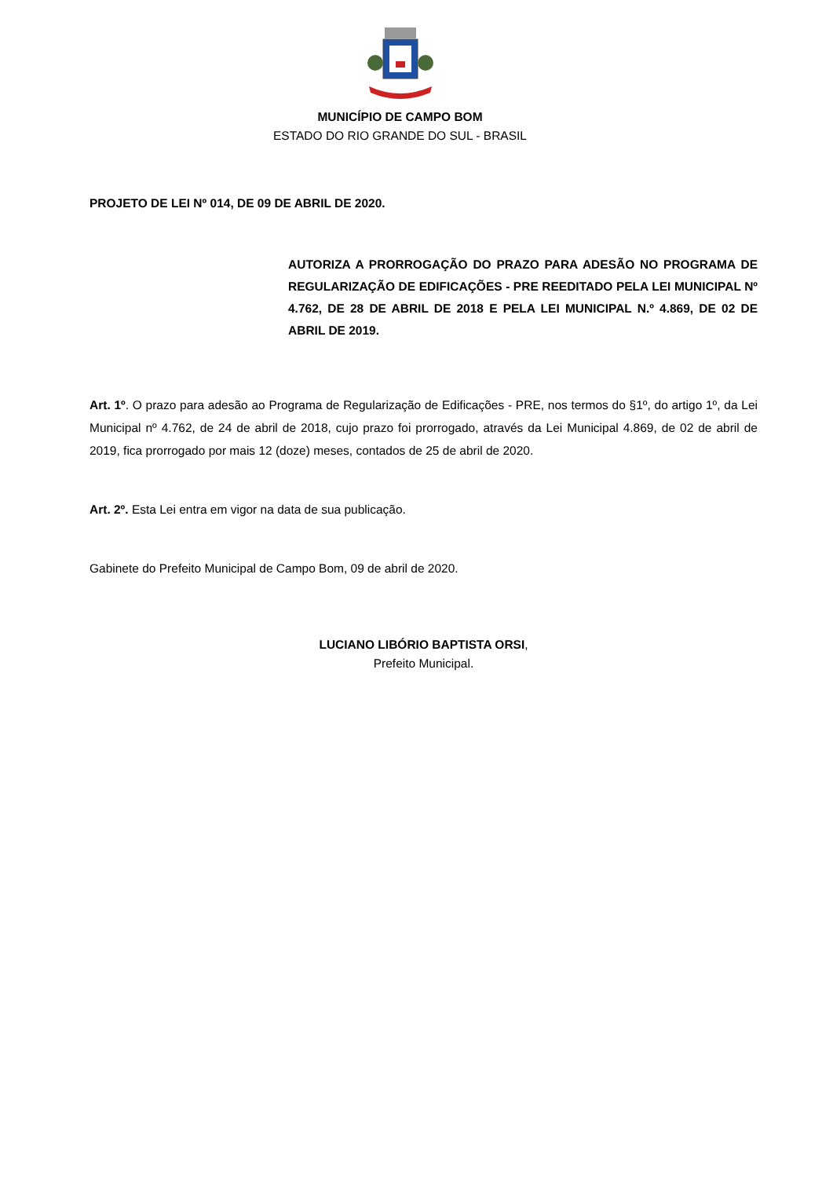MUNICÍPIO DE CAMPO BOM
ESTADO DO RIO GRANDE DO SUL - BRASIL
PROJETO DE LEI Nº 014, DE 09 DE ABRIL DE 2020.
AUTORIZA A PRORROGAÇÃO DO PRAZO PARA ADESÃO NO PROGRAMA DE REGULARIZAÇÃO DE EDIFICAÇÕES - PRE REEDITADO PELA LEI MUNICIPAL Nº 4.762, DE 28 DE ABRIL DE 2018 E PELA LEI MUNICIPAL N.º 4.869, DE 02 DE ABRIL DE 2019.
Art. 1º. O prazo para adesão ao Programa de Regularização de Edificações - PRE, nos termos do §1º, do artigo 1º, da Lei Municipal nº 4.762, de 24 de abril de 2018, cujo prazo foi prorrogado, através da Lei Municipal 4.869, de 02 de abril de 2019, fica prorrogado por mais 12 (doze) meses, contados de 25 de abril de 2020.
Art. 2º. Esta Lei entra em vigor na data de sua publicação.
Gabinete do Prefeito Municipal de Campo Bom, 09 de abril de 2020.
LUCIANO LIBÓRIO BAPTISTA ORSI,
Prefeito Municipal.